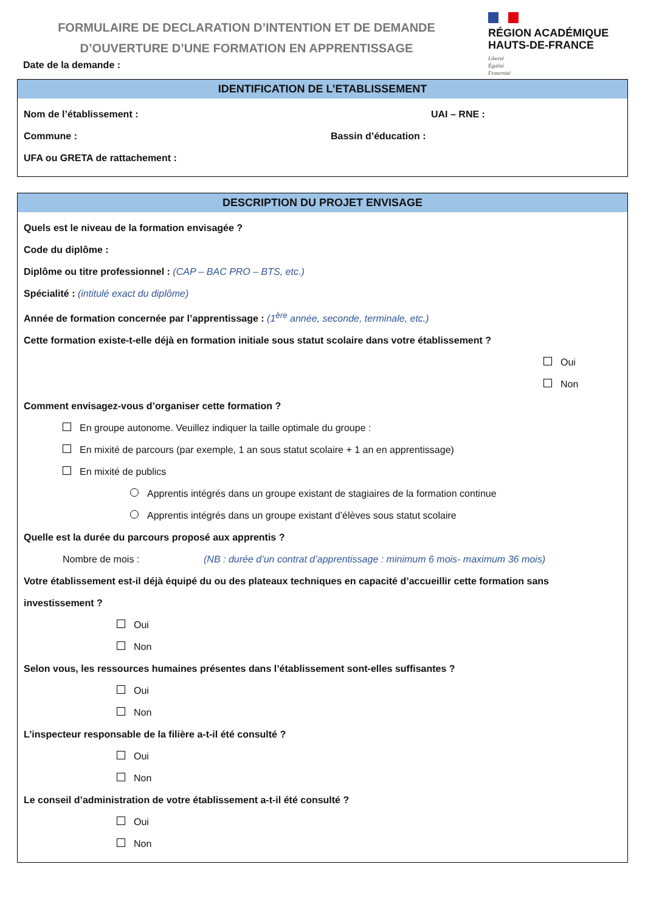FORMULAIRE DE DECLARATION D’INTENTION ET DE DEMANDE
D’OUVERTURE D’UNE FORMATION EN APPRENTISSAGE
RÉGION ACADÉMIQUE
HAUTS-DE-FRANCE
Liberté
Égalité
Fraternité
Date de la demande :
IDENTIFICATION DE L’ETABLISSEMENT
Nom de l’établissement : UAI – RNE :
Commune : Bassin d’éducation :
UFA ou GRETA de rattachement :
DESCRIPTION DU PROJET ENVISAGE
Quels est le niveau de la formation envisagée ?
Code du diplôme :
Diplôme ou titre professionnel : (CAP – BAC PRO – BTS, etc.)
Spécialité : (intitulé exact du diplôme)
Année de formation concernée par l’apprentissage : (1<sup>ère</sup> année, seconde, terminale, etc.)
Cette formation existe-t-elle déjà en formation initiale sous statut scolaire dans votre établissement ?
Oui
Non
Comment envisagez-vous d’organiser cette formation ?
En groupe autonome. Veuillez indiquer la taille optimale du groupe :
En mixité de parcours (par exemple, 1 an sous statut scolaire + 1 an en apprentissage)
En mixité de publics
Apprentis intégrés dans un groupe existant de stagiaires de la formation continue
Apprentis intégrés dans un groupe existant d’élèves sous statut scolaire
Quelle est la durée du parcours proposé aux apprentis ?
Nombre de mois : (NB : durée d’un contrat d’apprentissage : minimum 6 mois- maximum 36 mois)
Votre établissement est-il déjà équipé du ou des plateaux techniques en capacité d’accueillir cette formation sans
investissement ?
Oui
Non
Selon vous, les ressources humaines présentes dans l’établissement sont-elles suffisantes ?
Oui
Non
L’inspecteur responsable de la filière a-t-il été consulté ?
Oui
Non
Le conseil d’administration de votre établissement a-t-il été consulté ?
Oui
Non